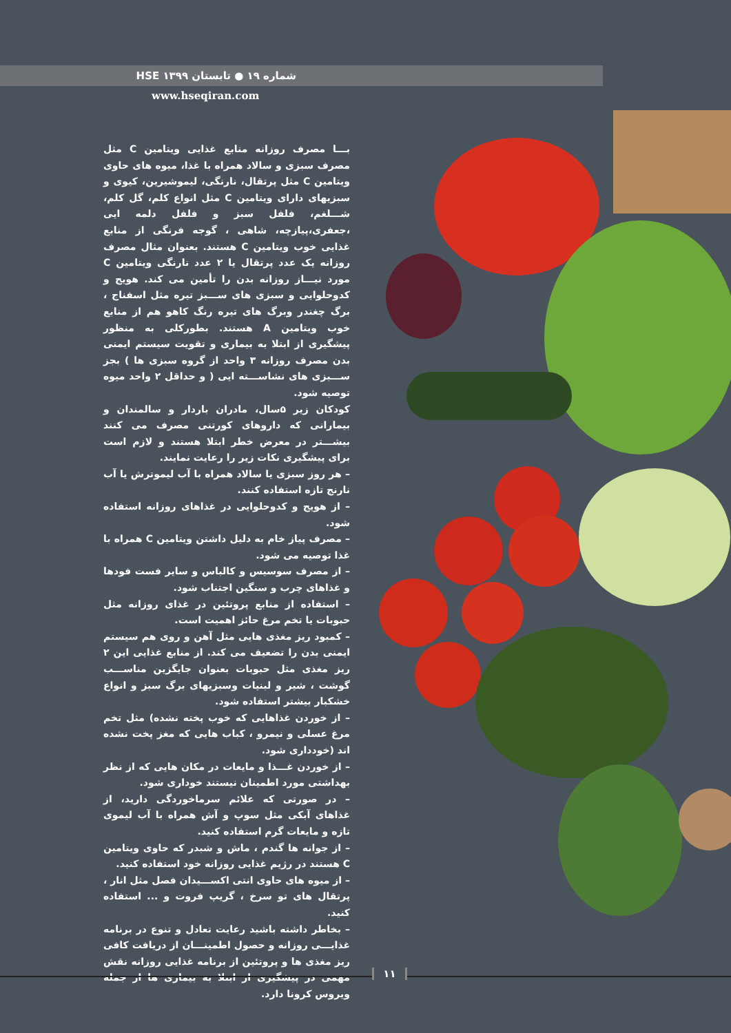شماره ۱۹ ● تابستان ۱۳۹۹ HSE
www.hseqiran.com
بـــا مصرف روزانه منابع غذایی ویتامین C مثل مصرف سبزی و سالاد همراه با غذا، میوه های حاوی ویتامین C مثل پرتقال، نارنگی، لیموشیرین، کیوی و سبزیهای دارای ویتامین C مثل انواع کلم، گل کلم، شـــلغم، فلفل سبز و فلفل دلمه ایی ،جعفری،پیازچه، شاهی ، گوجه فرنگی از منابع غذایی خوب ویتامین C هستند. بعنوان مثال مصرف روزانه یک عدد پرتقال یا ۲ عدد نارنگی ویتامین C مورد نیـــاز روزانه بدن را تأمین می کند. هویج و کدوحلوایی و سبزی های ســـبز تیره مثل اسفناج ، برگ چغندر وبرگ های تیره رنگ کاهو هم از منابع خوب ویتامین A هستند. بطورکلی به منظور پیشگیری از ابتلا به بیماری و تقویت سیستم ایمنی بدن مصرف روزانه ۳ واحد از گروه سبزی ها ) بجز ســـبزی های نشاســـته ایی ( و حداقل ۲ واحد میوه توصیه شود.
کودکان زیر ۵سال، مادران باردار و سالمندان و بیمارانی که داروهای کورتنی مصرف می کنند بیشـــتر در معرض خطر ابتلا هستند و لازم است برای پیشگیری نکات زیر را رعایت نمایند.
– هر روز سبزی یا سالاد همراه با آب لیموترش یا آب نارنج تازه استفاده کنند.
– از هویج و کدوحلوایی در غذاهای روزانه استفاده شود.
– مصرف پیاز خام به دلیل داشتن ویتامین C همراه با غذا توصیه می شود.
– از مصرف سوسیس و کالباس و سایر فست فودها و غذاهای چرب و سنگین اجتناب شود.
– استفاده از منابع پروتئین در غذای روزانه مثل حبوبات یا تخم مرغ حائز اهمیت است.
– کمبود ریز مغذی هایی مثل آهن و روی هم سیستم ایمنی بدن را تضعیف می کند. از منابع غذایی این ۲ ریز مغذی مثل حبوبات بعنوان جایگزین مناســـب گوشت ، شیر و لبنیات وسبزیهای برگ سبز و انواع خشکبار بیشتر استفاده شود.
– از خوردن غذاهایی که خوب پخته نشده) مثل تخم مرغ عسلی و نیمرو ، کباب هایی که مغز پخت نشده اند (خودداری شود.
– از خوردن غـــذا و مایعات در مکان هایی که از نظر بهداشتی مورد اطمینان نیستند خوداری شود.
– در صورتی که علائم سرماخوردگی دارید، از غذاهای آبکی مثل سوپ و آش همراه با آب لیموی تازه و مایعات گرم استفاده کنید.
– از جوانه ها گندم ، ماش و شبدر که حاوی ویتامین C هستند در رژیم غذایی روزانه خود استفاده کنید.
– از میوه های حاوی انتی اکســـیدان فصل مثل انار ، پرتقال های تو سرخ ، گریپ فروت و ... استفاده کنید.
– بخاطر داشته باشید رعایت تعادل و تنوع در برنامه غذایـــی روزانه و حصول اطمینـــان از دریافت کافی ریز مغذی ها و پروتئین از برنامه غذایی روزانه نقش مهمی در پیشگیری از ابتلا به بیماری ها از جمله ویروس کرونا دارد.
۱۱